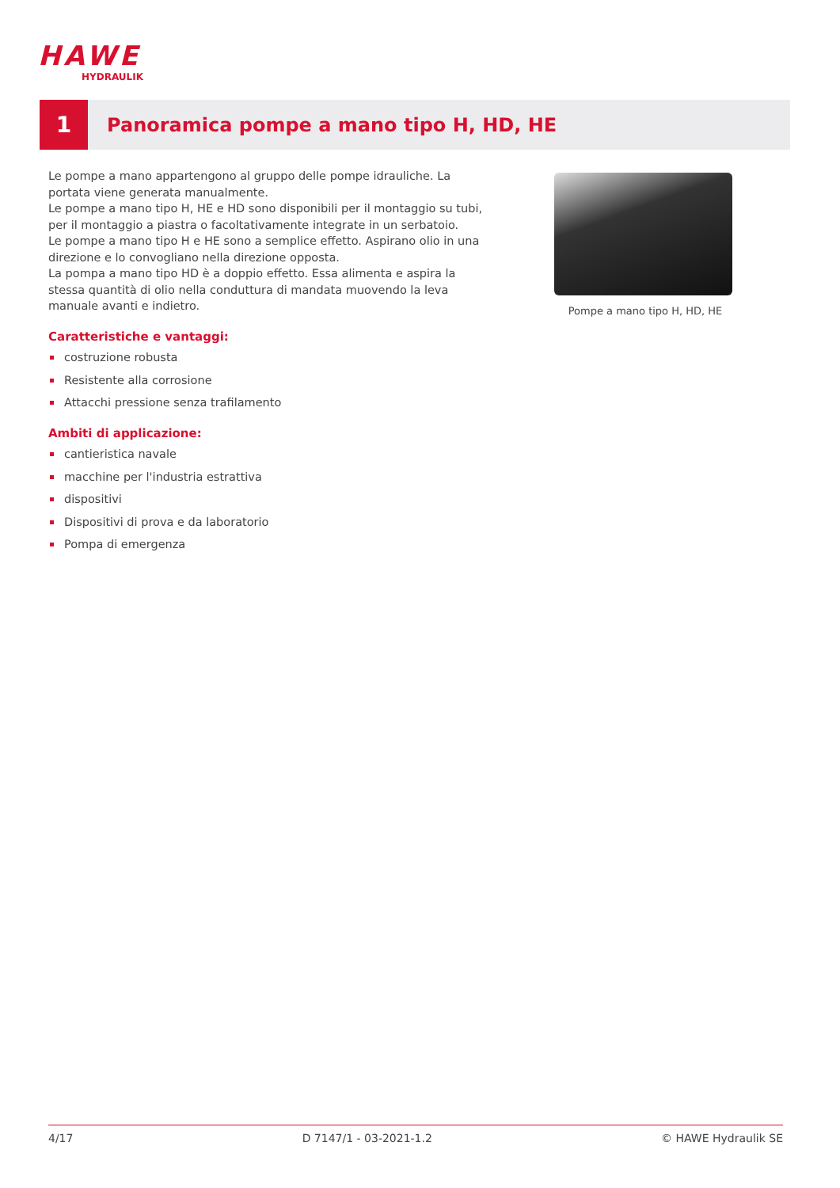HAWE
HYDRAULIK
1
Panoramica pompe a mano tipo H, HD, HE
Le pompe a mano appartengono al gruppo delle pompe idrauliche. La portata viene generata manualmente.
Le pompe a mano tipo H, HE e HD sono disponibili per il montaggio su tubi, per il montaggio a piastra o facoltativamente integrate in un serbatoio.
Le pompe a mano tipo H e HE sono a semplice effetto. Aspirano olio in una direzione e lo convogliano nella direzione opposta.
La pompa a mano tipo HD è a doppio effetto. Essa alimenta e aspira la stessa quantità di olio nella conduttura di mandata muovendo la leva manuale avanti e indietro.
Caratteristiche e vantaggi:
costruzione robusta
Resistente alla corrosione
Attacchi pressione senza trafilamento
Ambiti di applicazione:
cantieristica navale
macchine per l'industria estrattiva
dispositivi
Dispositivi di prova e da laboratorio
Pompa di emergenza
Pompe a mano tipo H, HD, HE
4/17 D 7147/1 - 03-2021-1.2 © HAWE Hydraulik SE